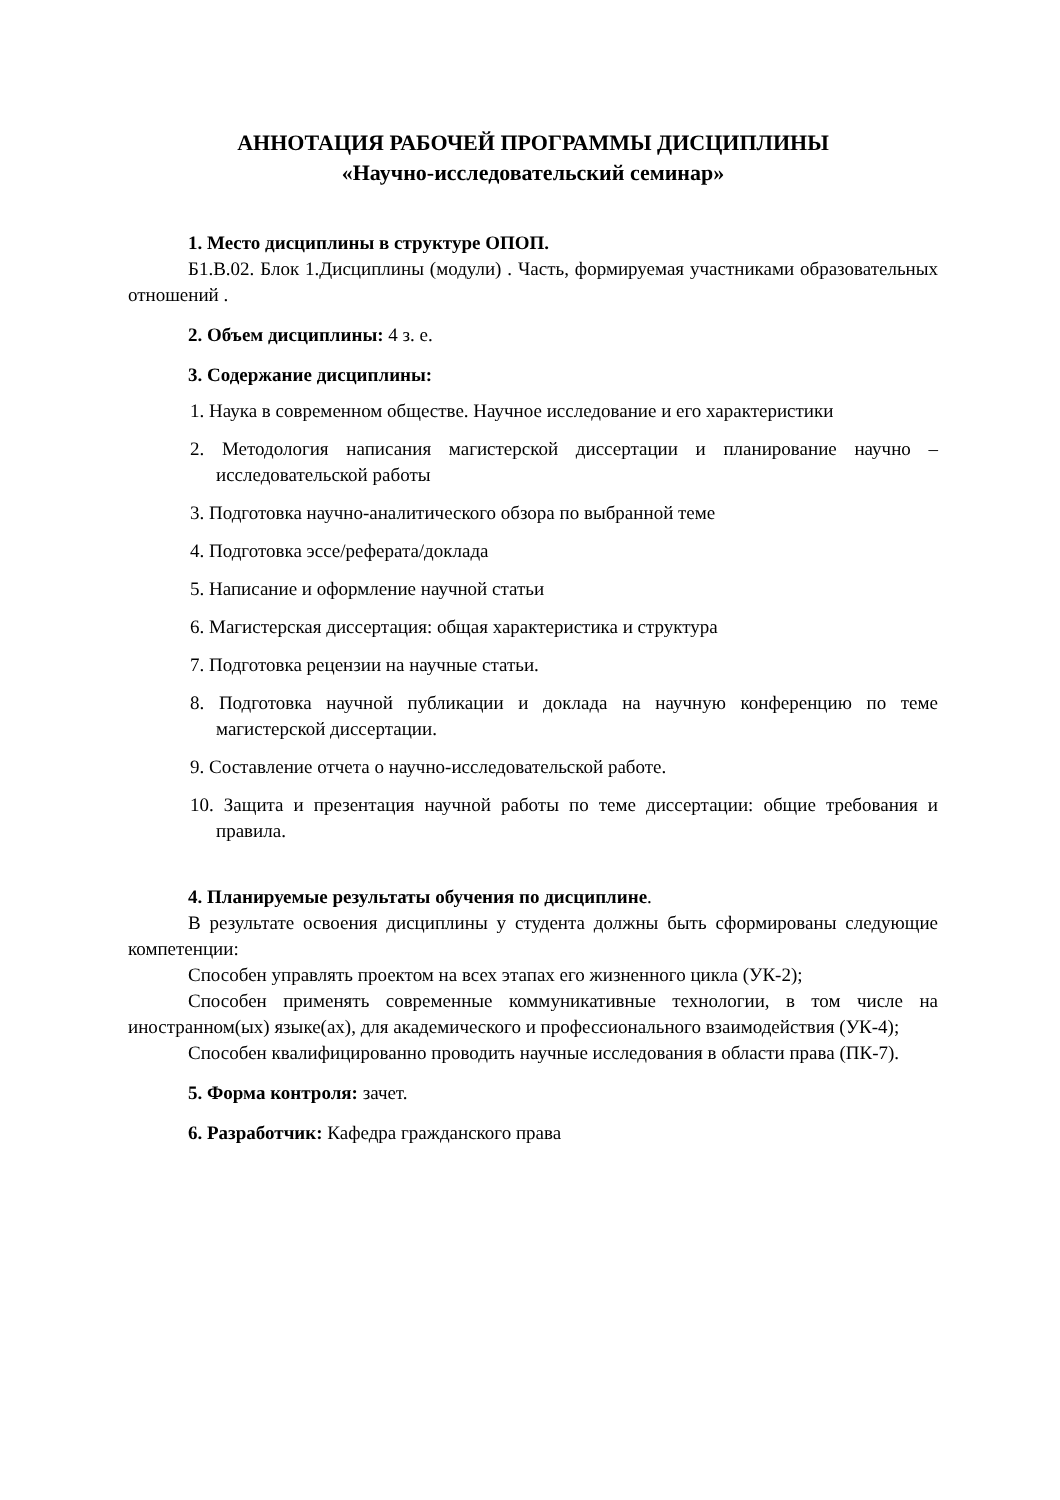АННОТАЦИЯ РАБОЧЕЙ ПРОГРАММЫ ДИСЦИПЛИНЫ
«Научно-исследовательский семинар»
1. Место дисциплины в структуре ОПОП.
Б1.В.02. Блок 1.Дисциплины (модули) . Часть, формируемая участниками образовательных отношений .
2. Объем дисциплины: 4 з. е.
3. Содержание дисциплины:
1. Наука в современном обществе. Научное исследование и его характеристики
2. Методология написания магистерской диссертации и планирование научно – исследовательской работы
3. Подготовка научно-аналитического обзора по выбранной теме
4. Подготовка эссе/реферата/доклада
5. Написание и оформление научной статьи
6. Магистерская диссертация: общая характеристика и структура
7. Подготовка рецензии на научные статьи.
8. Подготовка научной публикации и доклада на научную конференцию по теме магистерской диссертации.
9. Составление отчета о научно-исследовательской работе.
10. Защита и презентация научной работы по теме диссертации: общие требования и правила.
4. Планируемые результаты обучения по дисциплине.
В результате освоения дисциплины у студента должны быть сформированы следующие компетенции:
Способен управлять проектом на всех этапах его жизненного цикла (УК-2);
Способен применять современные коммуникативные технологии, в том числе на иностранном(ых) языке(ах), для академического и профессионального взаимодействия (УК-4);
Способен квалифицированно проводить научные исследования в области права (ПК-7).
5. Форма контроля: зачет.
6. Разработчик: Кафедра гражданского права